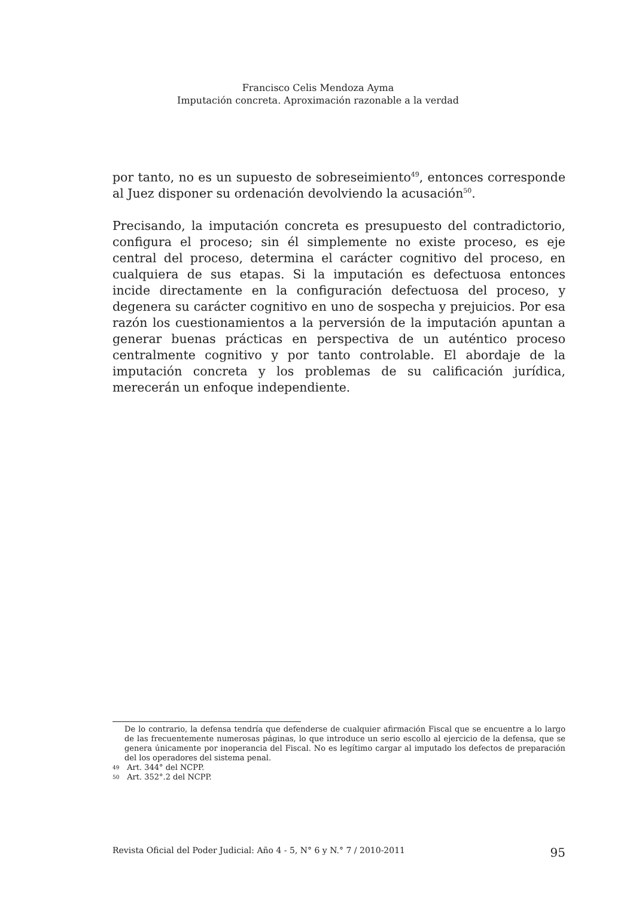Francisco Celis Mendoza Ayma
Imputación concreta. Aproximación razonable a la verdad
por tanto, no es un supuesto de sobreseimiento<sup>49</sup>, entonces corresponde al Juez disponer su ordenación devolviendo la acusación<sup>50</sup>.
Precisando, la imputación concreta es presupuesto del contradictorio, configura el proceso; sin él simplemente no existe proceso, es eje central del proceso, determina el carácter cognitivo del proceso, en cualquiera de sus etapas. Si la imputación es defectuosa entonces incide directamente en la configuración defectuosa del proceso, y degenera su carácter cognitivo en uno de sospecha y prejuicios. Por esa razón los cuestionamientos a la perversión de la imputación apuntan a generar buenas prácticas en perspectiva de un auténtico proceso centralmente cognitivo y por tanto controlable. El abordaje de la imputación concreta y los problemas de su calificación jurídica, merecerán un enfoque independiente.
De lo contrario, la defensa tendría que defenderse de cualquier afirmación Fiscal que se encuentre a lo largo de las frecuentemente numerosas páginas, lo que introduce un serio escollo al ejercicio de la defensa, que se genera únicamente por inoperancia del Fiscal. No es legítimo cargar al imputado los defectos de preparación del los operadores del sistema penal.
49 Art. 344° del NCPP.
50 Art. 352°.2 del NCPP.
Revista Oficial del Poder Judicial: Año 4 - 5, N° 6 y N.° 7 / 2010-2011 95